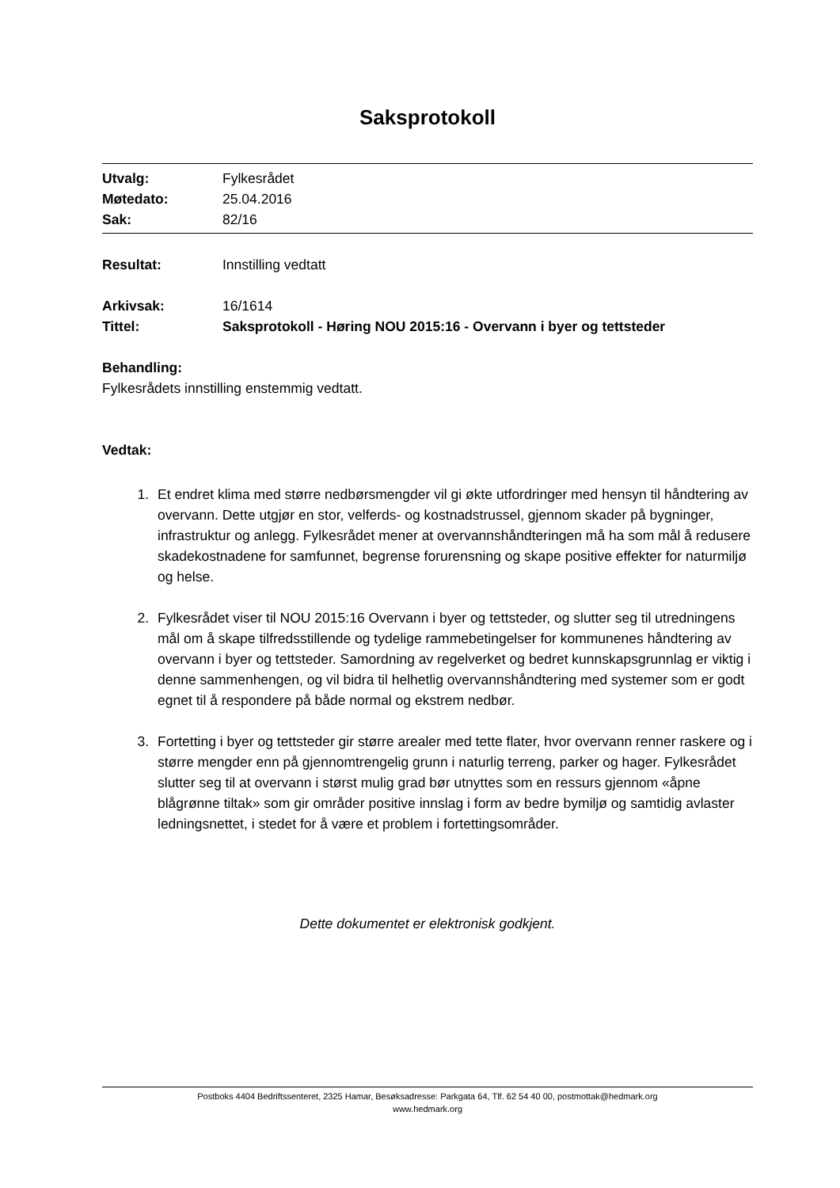Saksprotokoll
Utvalg: Fylkesrådet
Møtedato: 25.04.2016
Sak: 82/16
Resultat: Innstilling vedtatt
Arkivsak: 16/1614
Tittel: Saksprotokoll - Høring NOU 2015:16 - Overvann i byer og tettsteder
Behandling:
Fylkesrådets innstilling enstemmig vedtatt.
Vedtak:
1. Et endret klima med større nedbørsmengder vil gi økte utfordringer med hensyn til håndtering av overvann. Dette utgjør en stor, velferds- og kostnadstrussel, gjennom skader på bygninger, infrastruktur og anlegg. Fylkesrådet mener at overvannshåndteringen må ha som mål å redusere skadekostnadene for samfunnet, begrense forurensning og skape positive effekter for naturmiljø og helse.
2. Fylkesrådet viser til NOU 2015:16 Overvann i byer og tettsteder, og slutter seg til utredningens mål om å skape tilfredsstillende og tydelige rammebetingelser for kommunenes håndtering av overvann i byer og tettsteder. Samordning av regelverket og bedret kunnskapsgrunnlag er viktig i denne sammenhengen, og vil bidra til helhetlig overvannshåndtering med systemer som er godt egnet til å respondere på både normal og ekstrem nedbør.
3. Fortetting i byer og tettsteder gir større arealer med tette flater, hvor overvann renner raskere og i større mengder enn på gjennomtrengelig grunn i naturlig terreng, parker og hager. Fylkesrådet slutter seg til at overvann i størst mulig grad bør utnyttes som en ressurs gjennom «åpne blågrønne tiltak» som gir områder positive innslag i form av bedre bymiljø og samtidig avlaster ledningsnettet, i stedet for å være et problem i fortettingsområder.
Dette dokumentet er elektronisk godkjent.
Postboks 4404 Bedriftssenteret, 2325 Hamar, Besøksadresse: Parkgata 64, Tlf. 62 54 40 00, postmottak@hedmark.org
www.hedmark.org